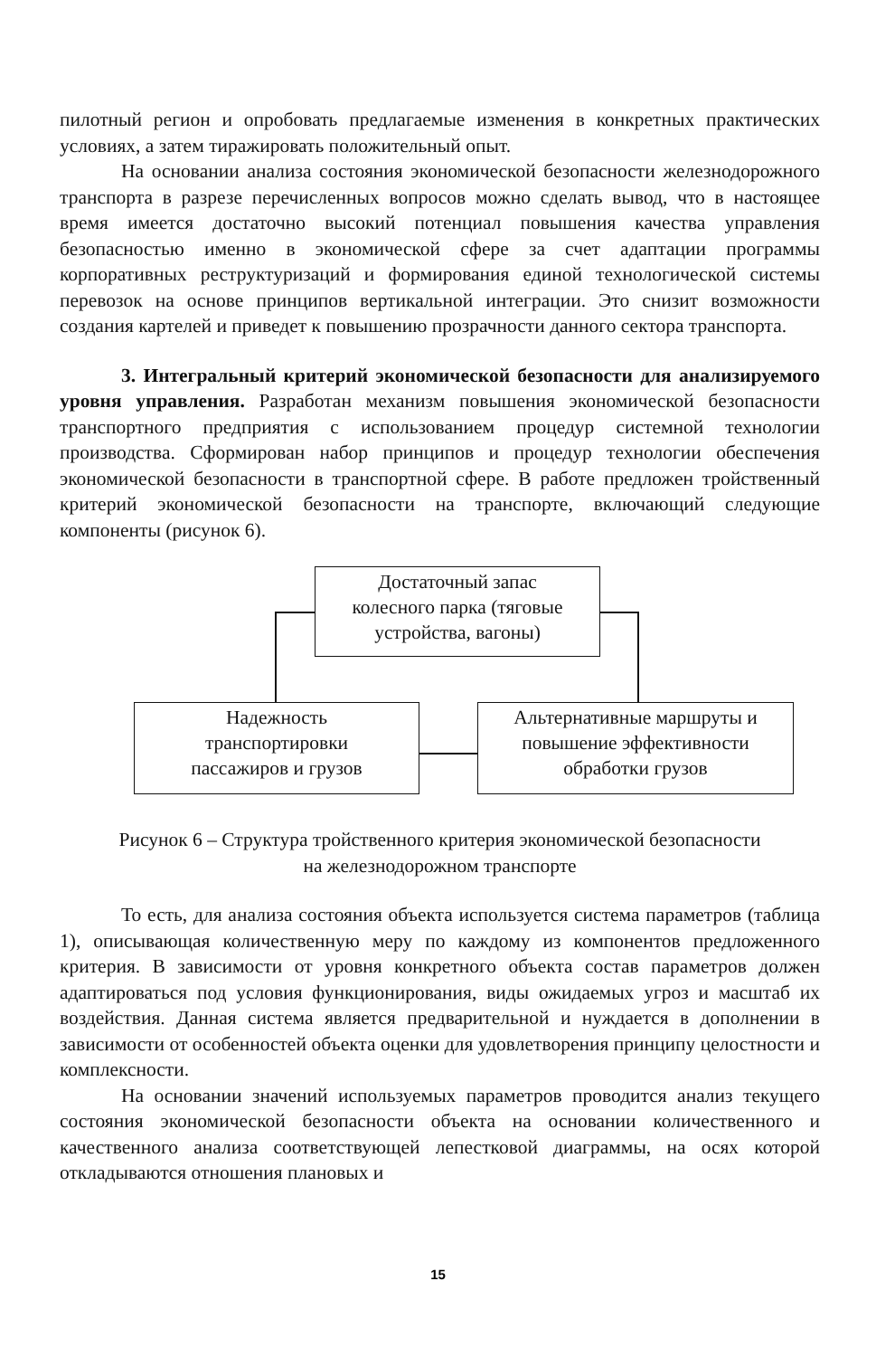пилотный регион и опробовать предлагаемые изменения в конкретных практических условиях, а затем тиражировать положительный опыт.
На основании анализа состояния экономической безопасности железнодорожного транспорта в разрезе перечисленных вопросов можно сделать вывод, что в настоящее время имеется достаточно высокий потенциал повышения качества управления безопасностью именно в экономической сфере за счет адаптации программы корпоративных реструктуризаций и формирования единой технологической системы перевозок на основе принципов вертикальной интеграции. Это снизит возможности создания картелей и приведет к повышению прозрачности данного сектора транспорта.
3. Интегральный критерий экономической безопасности для анализируемого уровня управления. Разработан механизм повышения экономической безопасности транспортного предприятия с использованием процедур системной технологии производства. Сформирован набор принципов и процедур технологии обеспечения экономической безопасности в транспортной сфере. В работе предложен тройственный критерий экономической безопасности на транспорте, включающий следующие компоненты (рисунок 6).
Достаточный запас
колесного парка (тяговые
устройства, вагоны)
Надежность
транспортировки
пассажиров и грузов
Альтернативные маршруты и
повышение эффективности
обработки грузов
Рисунок 6 – Структура тройственного критерия экономической безопасности
на железнодорожном транспорте
То есть, для анализа состояния объекта используется система параметров (таблица 1), описывающая количественную меру по каждому из компонентов предложенного критерия. В зависимости от уровня конкретного объекта состав параметров должен адаптироваться под условия функционирования, виды ожидаемых угроз и масштаб их воздействия. Данная система является предварительной и нуждается в дополнении в зависимости от особенностей объекта оценки для удовлетворения принципу целостности и комплексности.
На основании значений используемых параметров проводится анализ текущего состояния экономической безопасности объекта на основании количественного и качественного анализа соответствующей лепестковой диаграммы, на осях которой откладываются отношения плановых и
15